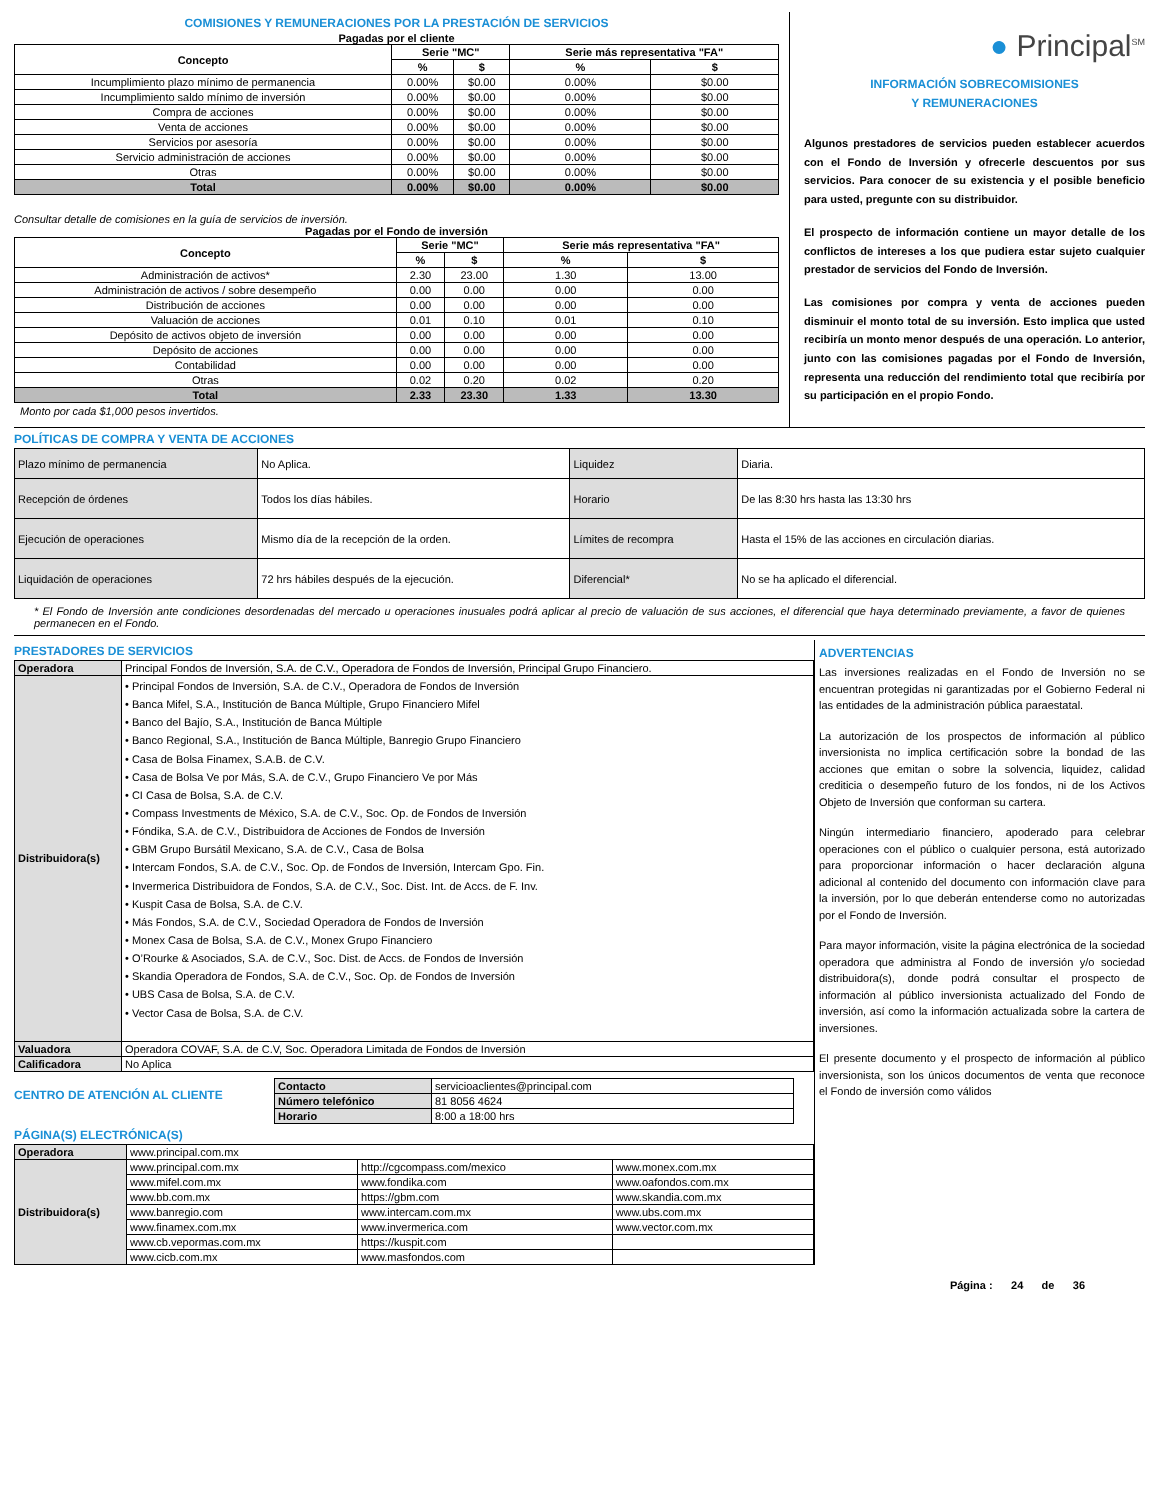COMISIONES Y REMUNERACIONES POR LA PRESTACIÓN DE SERVICIOS
Pagadas por el cliente
| Concepto | Serie "MC" | | Serie más representativa "FA" | |
| --- | --- | --- | --- | --- |
| | % | $ | % | $ |
| Incumplimiento plazo mínimo de permanencia | 0.00% | $0.00 | 0.00% | $0.00 |
| Incumplimiento saldo mínimo de inversión | 0.00% | $0.00 | 0.00% | $0.00 |
| Compra de acciones | 0.00% | $0.00 | 0.00% | $0.00 |
| Venta de acciones | 0.00% | $0.00 | 0.00% | $0.00 |
| Servicios por asesoría | 0.00% | $0.00 | 0.00% | $0.00 |
| Servicio administración de acciones | 0.00% | $0.00 | 0.00% | $0.00 |
| Otras | 0.00% | $0.00 | 0.00% | $0.00 |
| Total | 0.00% | $0.00 | 0.00% | $0.00 |
Consultar detalle de comisiones en la guía de servicios de inversión.
Pagadas por el Fondo de inversión
| Concepto | Serie "MC" | | Serie más representativa "FA" | |
| --- | --- | --- | --- | --- |
| | % | $ | % | $ |
| Administración de activos* | 2.30 | 23.00 | 1.30 | 13.00 |
| Administración de activos / sobre desempeño | 0.00 | 0.00 | 0.00 | 0.00 |
| Distribución de acciones | 0.00 | 0.00 | 0.00 | 0.00 |
| Valuación de acciones | 0.01 | 0.10 | 0.01 | 0.10 |
| Depósito de activos objeto de inversión | 0.00 | 0.00 | 0.00 | 0.00 |
| Depósito de acciones | 0.00 | 0.00 | 0.00 | 0.00 |
| Contabilidad | 0.00 | 0.00 | 0.00 | 0.00 |
| Otras | 0.02 | 0.20 | 0.02 | 0.20 |
| Total | 2.33 | 23.30 | 1.33 | 13.30 |
Monto por cada $1,000 pesos invertidos.
● Principal<sup>SM</sup>
INFORMACIÓN SOBRECOMISIONES
Y REMUNERACIONES
Algunos prestadores de servicios pueden establecer acuerdos con el Fondo de Inversión y ofrecerle descuentos por sus servicios. Para conocer de su existencia y el posible beneficio para usted, pregunte con su distribuidor.
El prospecto de información contiene un mayor detalle de los conflictos de intereses a los que pudiera estar sujeto cualquier prestador de servicios del Fondo de Inversión.
Las comisiones por compra y venta de acciones pueden disminuir el monto total de su inversión. Esto implica que usted recibiría un monto menor después de una operación. Lo anterior, junto con las comisiones pagadas por el Fondo de Inversión, representa una reducción del rendimiento total que recibiría por su participación en el propio Fondo.
POLÍTICAS DE COMPRA Y VENTA DE ACCIONES
| Plazo mínimo de permanencia | No Aplica. | Liquidez | Diaria. |
| Recepción de órdenes | Todos los días hábiles. | Horario | De las 8:30 hrs hasta las 13:30 hrs |
| Ejecución de operaciones | Mismo día de la recepción de la orden. | Límites de recompra | Hasta el 15% de las acciones en circulación diarias. |
| Liquidación de operaciones | 72 hrs hábiles después de la ejecución. | Diferencial* | No se ha aplicado el diferencial. |
* El Fondo de Inversión ante condiciones desordenadas del mercado u operaciones inusuales podrá aplicar al precio de valuación de sus acciones, el diferencial que haya determinado previamente, a favor de quienes permanecen en el Fondo.
PRESTADORES DE SERVICIOS
| Operadora | Principal Fondos de Inversión, S.A. de C.V., Operadora de Fondos de Inversión, Principal Grupo Financiero. |
| Distribuidora(s) | • Principal Fondos de Inversión, S.A. de C.V., Operadora de Fondos de Inversión • Banca Mifel, S.A., Institución de Banca Múltiple, Grupo Financiero Mifel • Banco del Bajío, S.A., Institución de Banca Múltiple • Banco Regional, S.A., Institución de Banca Múltiple, Banregio Grupo Financiero • Casa de Bolsa Finamex, S.A.B. de C.V. • Casa de Bolsa Ve por Más, S.A. de C.V., Grupo Financiero Ve por Más • CI Casa de Bolsa, S.A. de C.V. • Compass Investments de México, S.A. de C.V., Soc. Op. de Fondos de Inversión • Fóndika, S.A. de C.V., Distribuidora de Acciones de Fondos de Inversión • GBM Grupo Bursátil Mexicano, S.A. de C.V., Casa de Bolsa • Intercam Fondos, S.A. de C.V., Soc. Op. de Fondos de Inversión, Intercam Gpo. Fin. • Invermerica Distribuidora de Fondos, S.A. de C.V., Soc. Dist. Int. de Accs. de F. Inv. • Kuspit Casa de Bolsa, S.A. de C.V. • Más Fondos, S.A. de C.V., Sociedad Operadora de Fondos de Inversión • Monex Casa de Bolsa, S.A. de C.V., Monex Grupo Financiero • O’Rourke & Asociados, S.A. de C.V., Soc. Dist. de Accs. de Fondos de Inversión • Skandia Operadora de Fondos, S.A. de C.V., Soc. Op. de Fondos de Inversión • UBS Casa de Bolsa, S.A. de C.V. • Vector Casa de Bolsa, S.A. de C.V. |
| Valuadora | Operadora COVAF, S.A. de C.V, Soc. Operadora Limitada de Fondos de Inversión |
| Calificadora | No Aplica |
CENTRO DE ATENCIÓN AL CLIENTE
| Contacto | servicioaclientes@principal.com |
| Número telefónico | 81 8056 4624 |
| Horario | 8:00 a 18:00 hrs |
PÁGINA(S) ELECTRÓNICA(S)
| Operadora | www.principal.com.mx | | |
| Distribuidora(s) | www.principal.com.mx | http://cgcompass.com/mexico | www.monex.com.mx |
| | www.mifel.com.mx | www.fondika.com | www.oafondos.com.mx |
| | www.bb.com.mx | https://gbm.com | www.skandia.com.mx |
| | www.banregio.com | www.intercam.com.mx | www.ubs.com.mx |
| | www.finamex.com.mx | www.invermerica.com | www.vector.com.mx |
| | www.cb.vepormas.com.mx | https://kuspit.com | |
| | www.cicb.com.mx | www.masfondos.com | |
ADVERTENCIAS
Las inversiones realizadas en el Fondo de Inversión no se encuentran protegidas ni garantizadas por el Gobierno Federal ni las entidades de la administración pública paraestatal.
La autorización de los prospectos de información al público inversionista no implica certificación sobre la bondad de las acciones que emitan o sobre la solvencia, liquidez, calidad crediticia o desempeño futuro de los fondos, ni de los Activos Objeto de Inversión que conforman su cartera.
Ningún intermediario financiero, apoderado para celebrar operaciones con el público o cualquier persona, está autorizado para proporcionar información o hacer declaración alguna adicional al contenido del documento con información clave para la inversión, por lo que deberán entenderse como no autorizadas por el Fondo de Inversión.
Para mayor información, visite la página electrónica de la sociedad operadora que administra al Fondo de inversión y/o sociedad distribuidora(s), donde podrá consultar el prospecto de información al público inversionista actualizado del Fondo de inversión, así como la información actualizada sobre la cartera de inversiones.
El presente documento y el prospecto de información al público inversionista, son los únicos documentos de venta que reconoce el Fondo de inversión como válidos
Página : 24 de 36